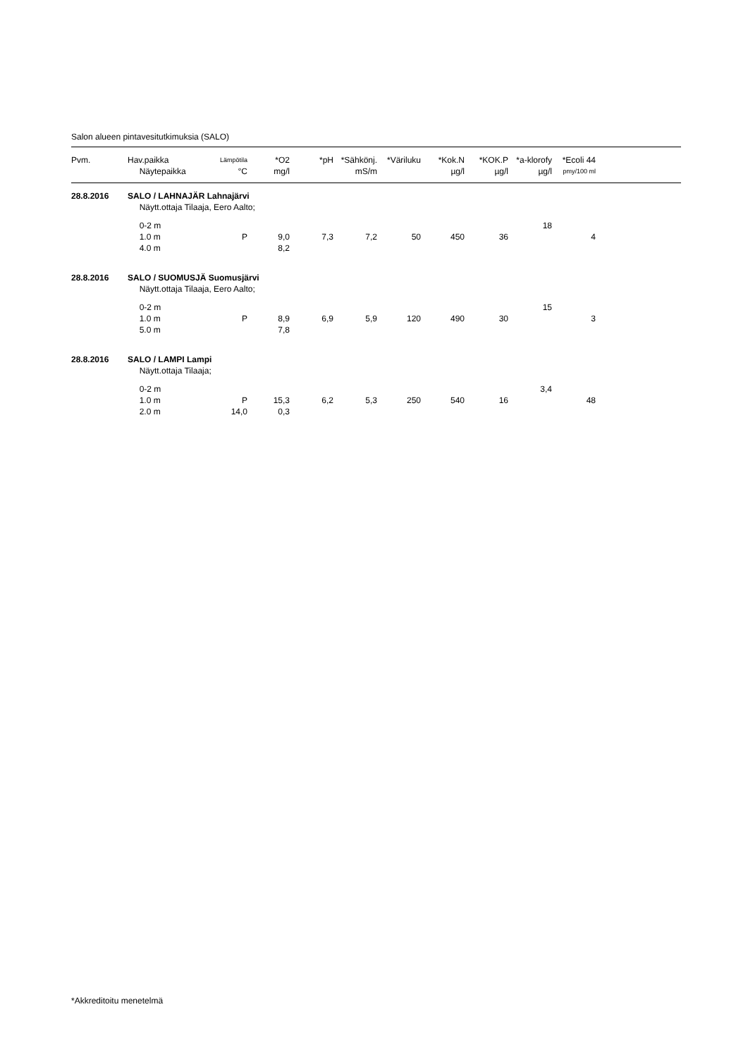Salon alueen pintavesitutkimuksia (SALO)
| Pvm. | Hav.paikka | Lämpötila | *O2 | *pH | *Sähkönj. | *Väriluku | *Kok.N | *KOK.P | *a-klorofy | *Ecoli 44 | |
| --- | --- | --- | --- | --- | --- | --- | --- | --- | --- | --- | --- |
| | Näytepaikka | °C | mg/l | | mS/m | | µg/l | µg/l | µg/l | pmy/100 ml | |
| 28.8.2016 | SALO / LAHNAJÄR Lahnajärvi | | | | | | | | | | |
| | Näytt.ottaja Tilaaja, Eero Aalto; | | | | | | | | | | |
| | 0-2 m | | | | | | | | 18 | | |
| | 1.0 m | P | 9,0 | 7,3 | 7,2 | 50 | 450 | 36 | | 4 | |
| | 4.0 m | | 8,2 | | | | | | | | |
| 28.8.2016 | SALO / SUOMUSJÄ Suomusjärvi | | | | | | | | | | |
| | Näytt.ottaja Tilaaja, Eero Aalto; | | | | | | | | | | |
| | 0-2 m | | | | | | | | 15 | | |
| | 1.0 m | P | 8,9 | 6,9 | 5,9 | 120 | 490 | 30 | | 3 | |
| | 5.0 m | | 7,8 | | | | | | | | |
| 28.8.2016 | SALO / LAMPI Lampi | | | | | | | | | | |
| | Näytt.ottaja Tilaaja; | | | | | | | | | | |
| | 0-2 m | | | | | | | | 3,4 | | |
| | 1.0 m | P | 15,3 | 6,2 | 5,3 | 250 | 540 | 16 | | 48 | |
| | 2.0 m | 14,0 | 0,3 | | | | | | | | |
*Akkreditoitu menetelmä